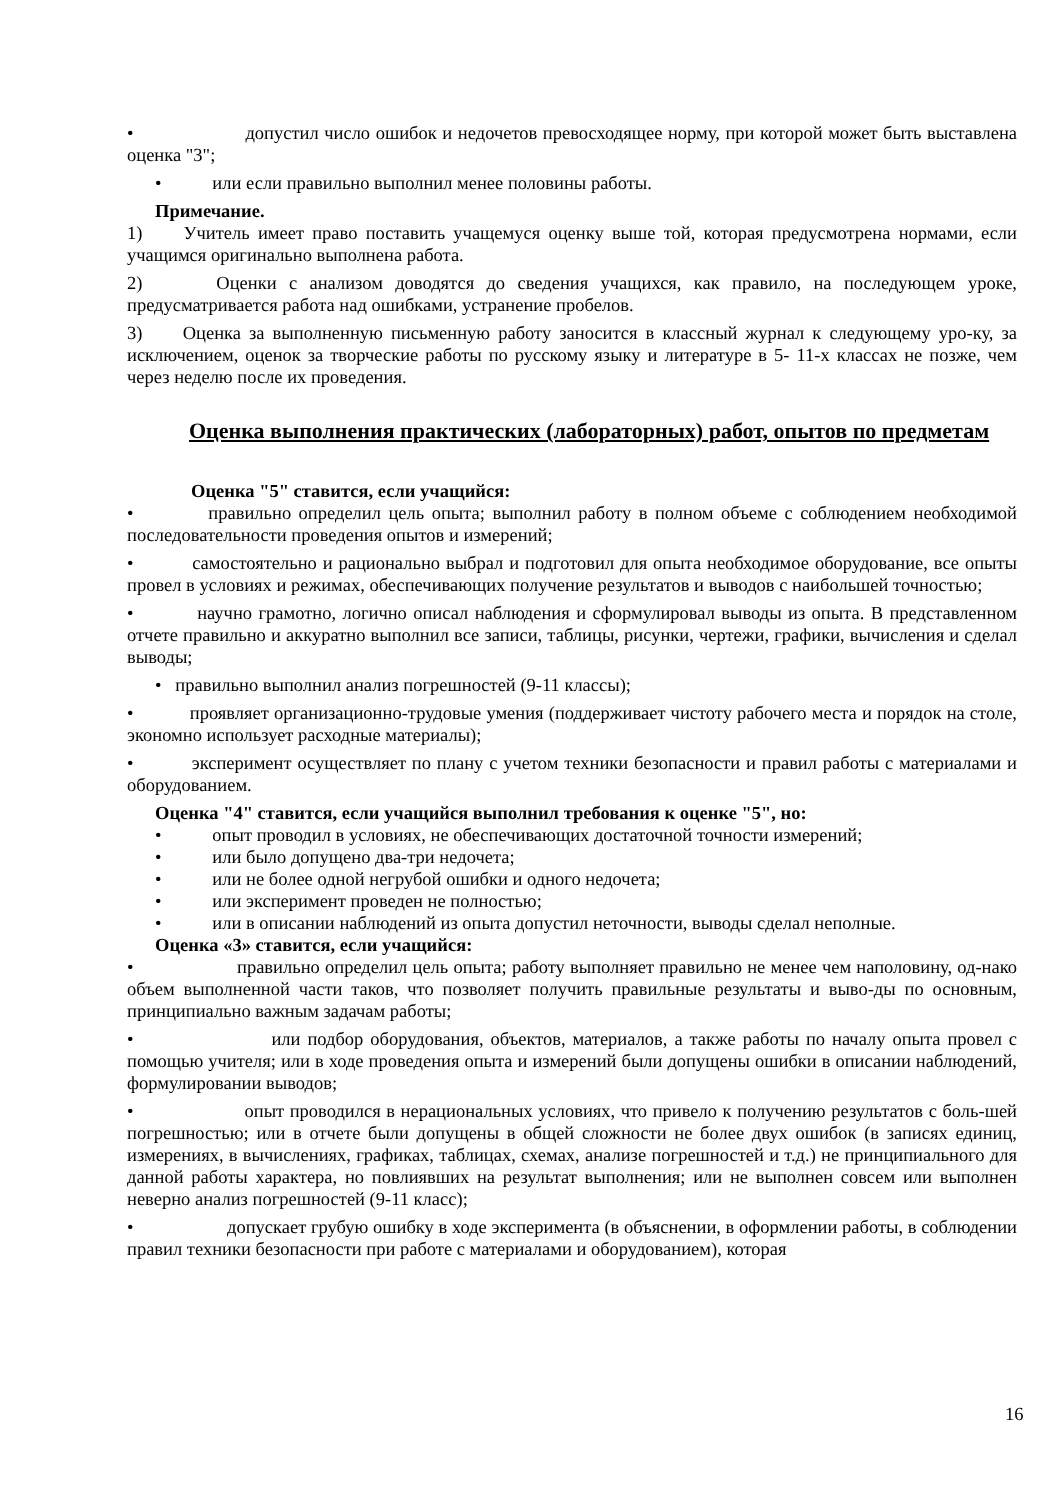• допустил число ошибок и недочетов превосходящее норму, при которой может быть выставлена оценка "3";
• или если правильно выполнил менее половины работы.
Примечание.
1) Учитель имеет право поставить учащемуся оценку выше той, которая предусмотрена нормами, если учащимся оригинально выполнена работа.
2) Оценки с анализом доводятся до сведения учащихся, как правило, на последующем уроке, предусматривается работа над ошибками, устранение пробелов.
3) Оценка за выполненную письменную работу заносится в классный журнал к следующему уро-ку, за исключением, оценок за творческие работы по русскому языку и литературе в 5- 11-х классах не позже, чем через неделю после их проведения.
Оценка выполнения практических (лабораторных) работ, опытов по предметам
Оценка "5" ставится, если учащийся:
• правильно определил цель опыта; выполнил работу в полном объеме с соблюдением необходимой последовательности проведения опытов и измерений;
• самостоятельно и рационально выбрал и подготовил для опыта необходимое оборудование, все опыты провел в условиях и режимах, обеспечивающих получение результатов и выводов с наибольшей точностью;
• научно грамотно, логично описал наблюдения и сформулировал выводы из опыта. В представленном отчете правильно и аккуратно выполнил все записи, таблицы, рисунки, чертежи, графики, вычисления и сделал выводы;
• правильно выполнил анализ погрешностей (9-11 классы);
• проявляет организационно-трудовые умения (поддерживает чистоту рабочего места и порядок на столе, экономно использует расходные материалы);
• эксперимент осуществляет по плану с учетом техники безопасности и правил работы с материалами и оборудованием.
Оценка "4" ставится, если учащийся выполнил требования к оценке "5", но:
• опыт проводил в условиях, не обеспечивающих достаточной точности измерений;
• или было допущено два-три недочета;
• или не более одной негрубой ошибки и одного недочета;
• или эксперимент проведен не полностью;
• или в описании наблюдений из опыта допустил неточности, выводы сделал неполные.
Оценка «3» ставится, если учащийся:
• правильно определил цель опыта; работу выполняет правильно не менее чем наполовину, од-нако объем выполненной части таков, что позволяет получить правильные результаты и выво-ды по основным, принципиально важным задачам работы;
• или подбор оборудования, объектов, материалов, а также работы по началу опыта провел с помощью учителя; или в ходе проведения опыта и измерений были допущены ошибки в описании наблюдений, формулировании выводов;
• опыт проводился в нерациональных условиях, что привело к получению результатов с боль-шей погрешностью; или в отчете были допущены в общей сложности не более двух ошибок (в записях единиц, измерениях, в вычислениях, графиках, таблицах, схемах, анализе погрешностей и т.д.) не принципиального для данной работы характера, но повлиявших на результат выполнения; или не выполнен совсем или выполнен неверно анализ погрешностей (9-11 класс);
• допускает грубую ошибку в ходе эксперимента (в объяснении, в оформлении работы, в соблюдении правил техники безопасности при работе с материалами и оборудованием), которая
16